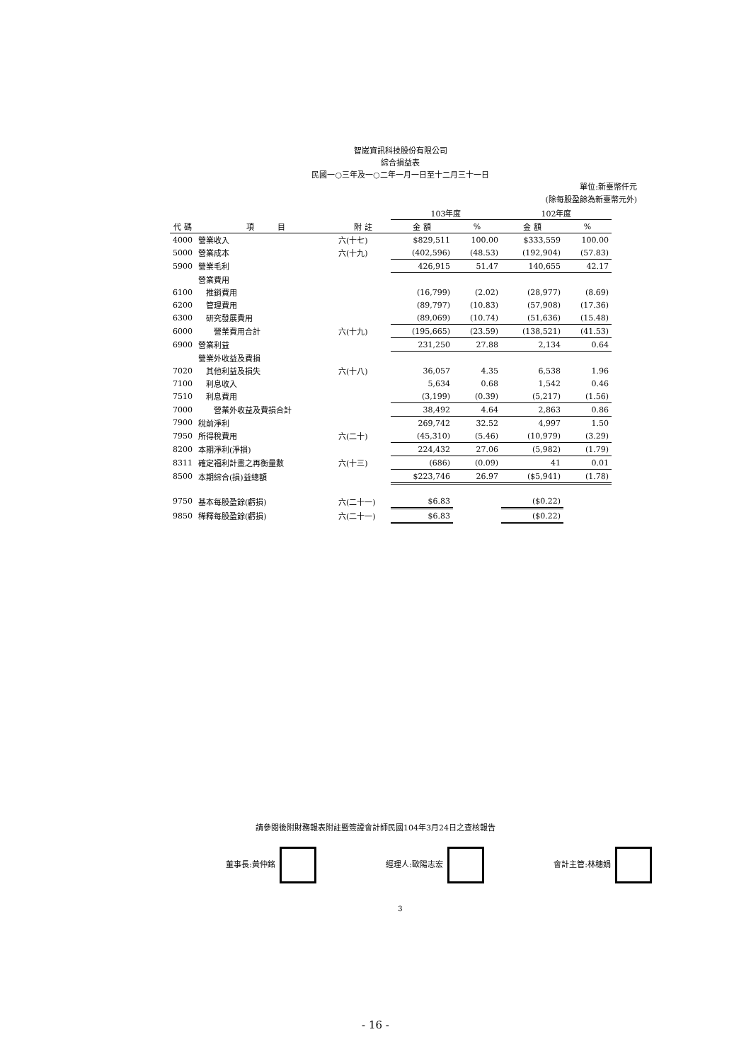智崴資訊科技股份有限公司
綜合損益表
民國一○三年及一○二年一月一日至十二月三十一日
單位:新臺幣仟元
(除每股盈餘為新臺幣元外)
| | | | 103年度 | | 102年度 | |
| --- | --- | --- | --- | --- | --- | --- |
| 代 碼 | 項 目 | 附 註 | 金 額 | % | 金 額 | % |
| 4000 | 營業收入 | 六(十七) | $829,511 | 100.00 | $333,559 | 100.00 |
| 5000 | 營業成本 | 六(十九) | (402,596) | (48.53) | (192,904) | (57.83) |
| 5900 | 營業毛利 | | 426,915 | 51.47 | 140,655 | 42.17 |
| | 營業費用 | | | | | |
| 6100 | 推銷費用 | | (16,799) | (2.02) | (28,977) | (8.69) |
| 6200 | 管理費用 | | (89,797) | (10.83) | (57,908) | (17.36) |
| 6300 | 研究發展費用 | | (89,069) | (10.74) | (51,636) | (15.48) |
| 6000 | 營業費用合計 | 六(十九) | (195,665) | (23.59) | (138,521) | (41.53) |
| 6900 | 營業利益 | | 231,250 | 27.88 | 2,134 | 0.64 |
| | 營業外收益及費損 | | | | | |
| 7020 | 其他利益及損失 | 六(十八) | 36,057 | 4.35 | 6,538 | 1.96 |
| 7100 | 利息收入 | | 5,634 | 0.68 | 1,542 | 0.46 |
| 7510 | 利息費用 | | (3,199) | (0.39) | (5,217) | (1.56) |
| 7000 | 營業外收益及費損合計 | | 38,492 | 4.64 | 2,863 | 0.86 |
| 7900 | 稅前淨利 | | 269,742 | 32.52 | 4,997 | 1.50 |
| 7950 | 所得稅費用 | 六(二十) | (45,310) | (5.46) | (10,979) | (3.29) |
| 8200 | 本期淨利(淨損) | | 224,432 | 27.06 | (5,982) | (1.79) |
| 8311 | 確定福利計畫之再衡量數 | 六(十三) | (686) | (0.09) | 41 | 0.01 |
| 8500 | 本期綜合(損)益總額 | | $223,746 | 26.97 | ($5,941) | (1.78) |
| 9750 | 基本每股盈餘(虧損) | 六(二十一) | $6.83 | | ($0.22) | |
| 9850 | 稀釋每股盈餘(虧損) | 六(二十一) | $6.83 | | ($0.22) | |
請參閱後附財務報表附註暨簽證會計師民國104年3月24日之查核報告
董事長:黃仲銘 經理人:歐陽志宏 會計主管:林穗娟
3
- 16 -